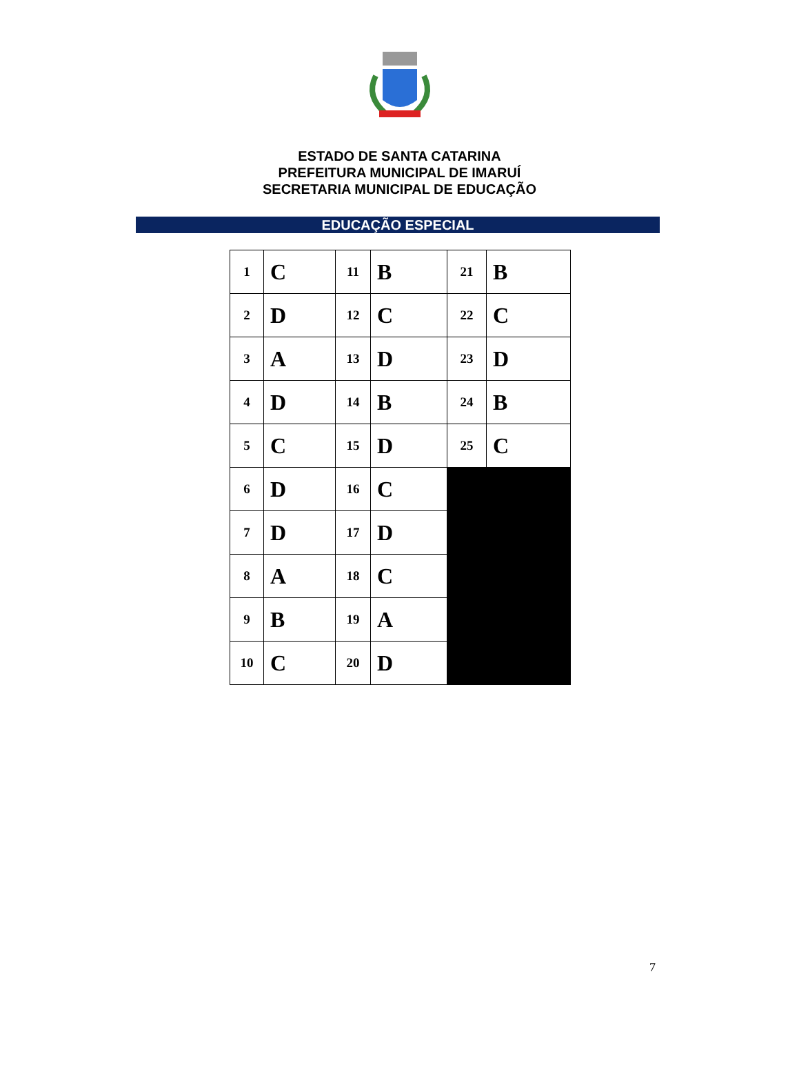ESTADO DE SANTA CATARINA
PREFEITURA MUNICIPAL DE IMARUÍ
SECRETARIA MUNICIPAL DE EDUCAÇÃO
EDUCAÇÃO ESPECIAL
| 1 | C | 11 | B | 21 | B |
| 2 | D | 12 | C | 22 | C |
| 3 | A | 13 | D | 23 | D |
| 4 | D | 14 | B | 24 | B |
| 5 | C | 15 | D | 25 | C |
| 6 | D | 16 | C | | |
| 7 | D | 17 | D | | |
| 8 | A | 18 | C | | |
| 9 | B | 19 | A | | |
| 10 | C | 20 | D | | |
7